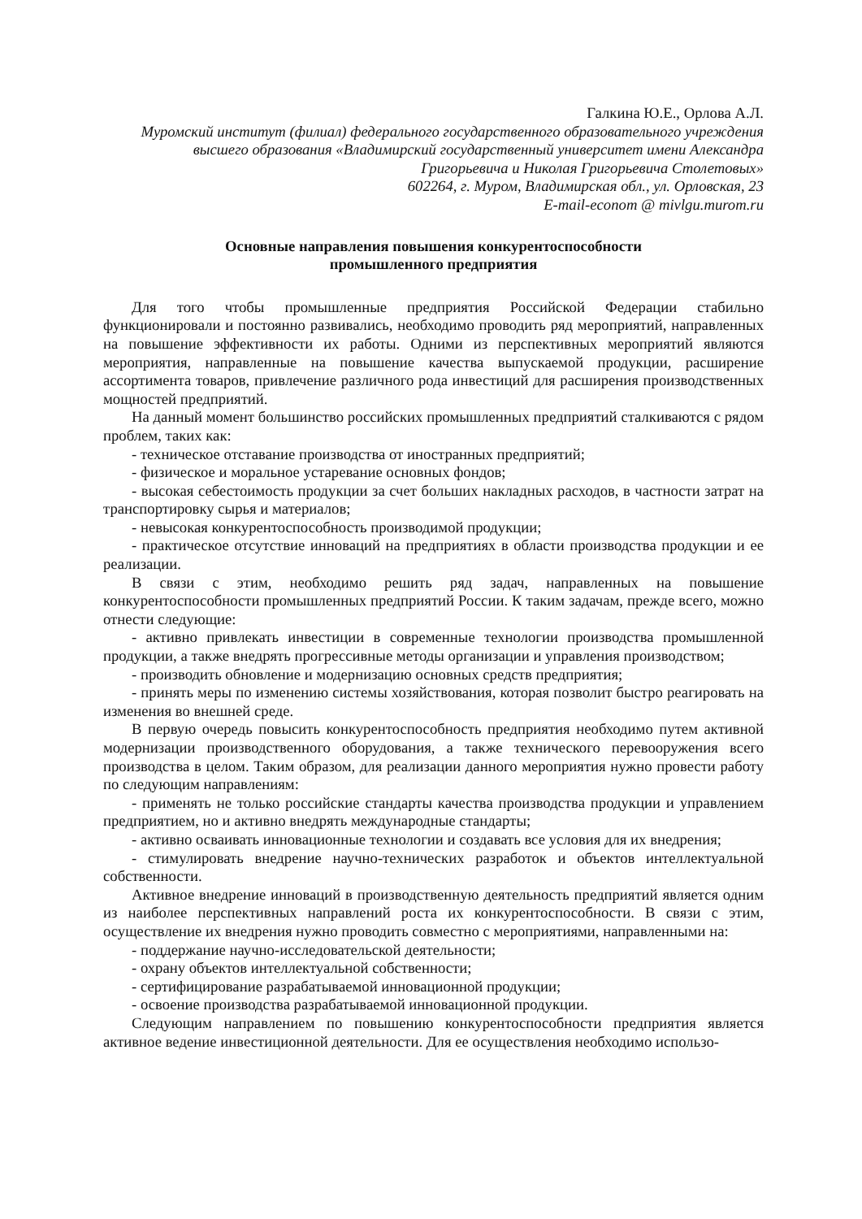Галкина Ю.Е., Орлова А.Л.
Муромский институт (филиал) федерального государственного образовательного учреждения высшего образования «Владимирский государственный университет имени Александра Григорьевича и Николая Григорьевича Столетовых»
602264, г. Муром, Владимирская обл., ул. Орловская, 23
E-mail-econom @ mivlgu.murom.ru
Основные направления повышения конкурентоспособности
промышленного предприятия
Для того чтобы промышленные предприятия Российской Федерации стабильно функционировали и постоянно развивались, необходимо проводить ряд мероприятий, направленных на повышение эффективности их работы. Одними из перспективных мероприятий являются мероприятия, направленные на повышение качества выпускаемой продукции, расширение ассортимента товаров, привлечение различного рода инвестиций для расширения производственных мощностей предприятий.
На данный момент большинство российских промышленных предприятий сталкиваются с рядом проблем, таких как:
- техническое отставание производства от иностранных предприятий;
- физическое и моральное устаревание основных фондов;
- высокая себестоимость продукции за счет больших накладных расходов, в частности затрат на транспортировку сырья и материалов;
- невысокая конкурентоспособность производимой продукции;
- практическое отсутствие инноваций на предприятиях в области производства продукции и ее реализации.
В связи с этим, необходимо решить ряд задач, направленных на повышение конкурентоспособности промышленных предприятий России. К таким задачам, прежде всего, можно отнести следующие:
- активно привлекать инвестиции в современные технологии производства промышленной продукции, а также внедрять прогрессивные методы организации и управления производством;
- производить обновление и модернизацию основных средств предприятия;
- принять меры по изменению системы хозяйствования, которая позволит быстро реагировать на изменения во внешней среде.
В первую очередь повысить конкурентоспособность предприятия необходимо путем активной модернизации производственного оборудования, а также технического перевооружения всего производства в целом. Таким образом, для реализации данного мероприятия нужно провести работу по следующим направлениям:
- применять не только российские стандарты качества производства продукции и управлением предприятием, но и активно внедрять международные стандарты;
- активно осваивать инновационные технологии и создавать все условия для их внедрения;
- стимулировать внедрение научно-технических разработок и объектов интеллектуальной собственности.
Активное внедрение инноваций в производственную деятельность предприятий является одним из наиболее перспективных направлений роста их конкурентоспособности. В связи с этим, осуществление их внедрения нужно проводить совместно с мероприятиями, направленными на:
- поддержание научно-исследовательской деятельности;
- охрану объектов интеллектуальной собственности;
- сертифицирование разрабатываемой инновационной продукции;
- освоение производства разрабатываемой инновационной продукции.
Следующим направлением по повышению конкурентоспособности предприятия является активное ведение инвестиционной деятельности. Для ее осуществления необходимо использо-